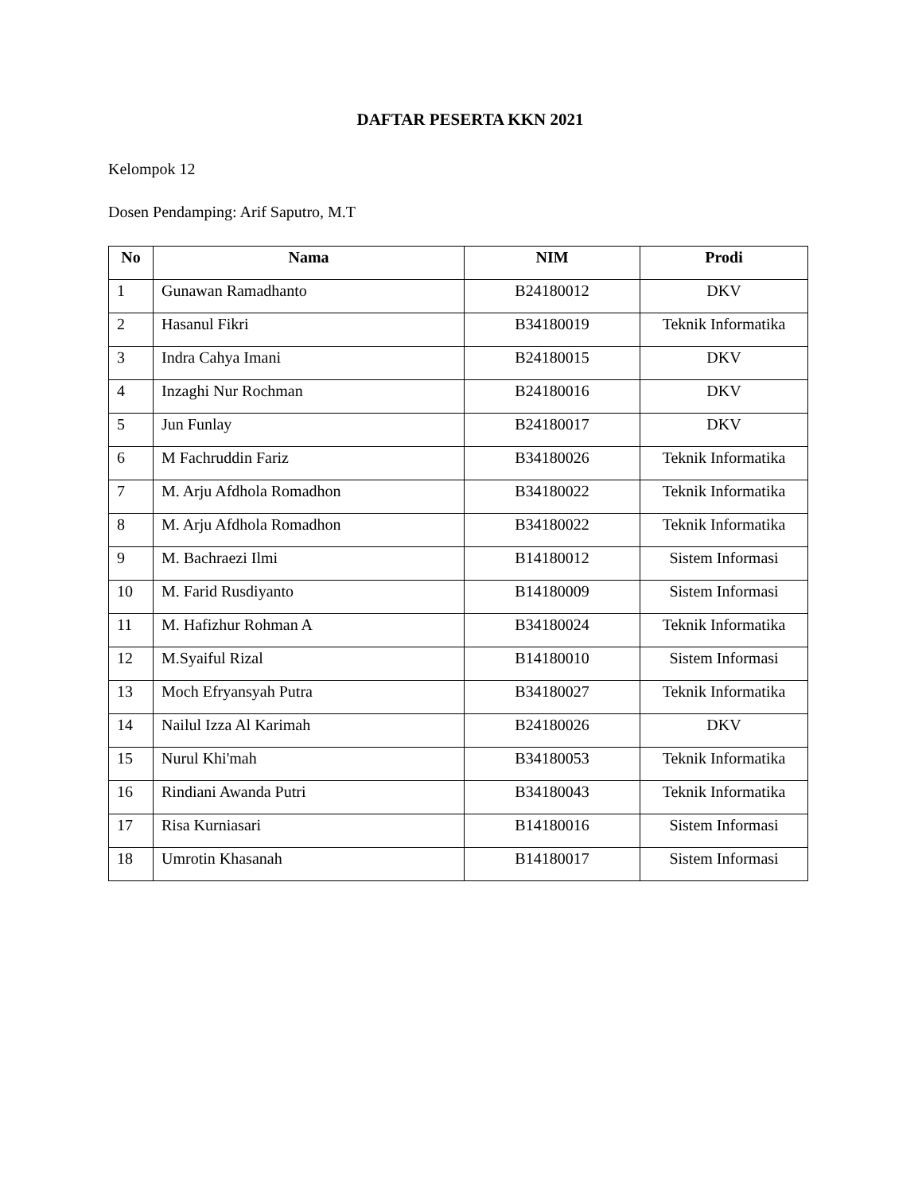DAFTAR PESERTA KKN 2021
Kelompok 12
Dosen Pendamping: Arif Saputro, M.T
| No | Nama | NIM | Prodi |
| --- | --- | --- | --- |
| 1 | Gunawan Ramadhanto | B24180012 | DKV |
| 2 | Hasanul Fikri | B34180019 | Teknik Informatika |
| 3 | Indra Cahya Imani | B24180015 | DKV |
| 4 | Inzaghi Nur Rochman | B24180016 | DKV |
| 5 | Jun Funlay | B24180017 | DKV |
| 6 | M Fachruddin Fariz | B34180026 | Teknik Informatika |
| 7 | M. Arju Afdhola Romadhon | B34180022 | Teknik Informatika |
| 8 | M. Arju Afdhola Romadhon | B34180022 | Teknik Informatika |
| 9 | M. Bachraezi Ilmi | B14180012 | Sistem Informasi |
| 10 | M. Farid Rusdiyanto | B14180009 | Sistem Informasi |
| 11 | M. Hafizhur Rohman A | B34180024 | Teknik Informatika |
| 12 | M.Syaiful Rizal | B14180010 | Sistem Informasi |
| 13 | Moch Efryansyah Putra | B34180027 | Teknik Informatika |
| 14 | Nailul Izza Al Karimah | B24180026 | DKV |
| 15 | Nurul Khi'mah | B34180053 | Teknik Informatika |
| 16 | Rindiani Awanda Putri | B34180043 | Teknik Informatika |
| 17 | Risa Kurniasari | B14180016 | Sistem Informasi |
| 18 | Umrotin Khasanah | B14180017 | Sistem Informasi |